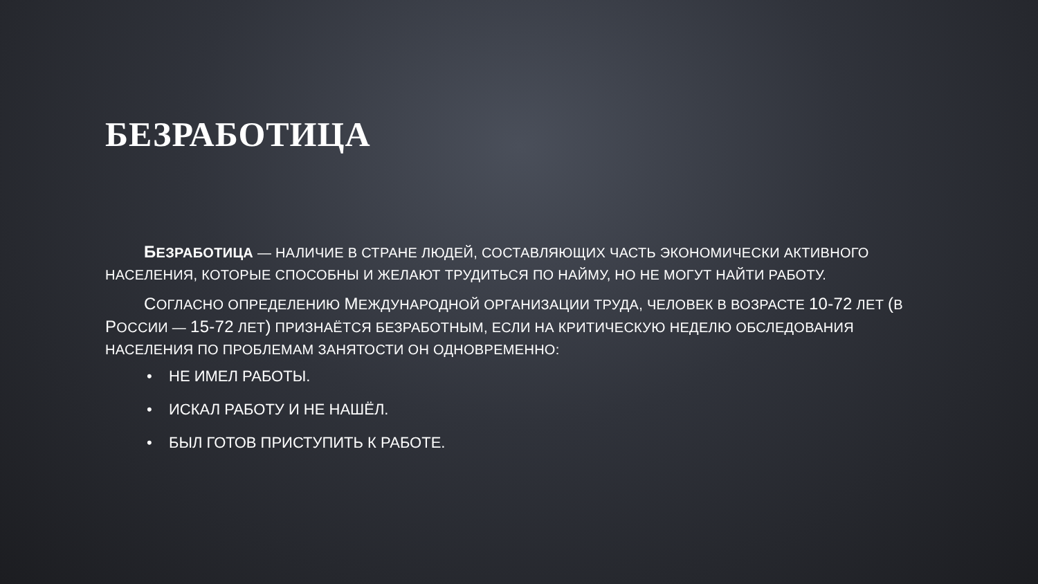БЕЗРАБОТИЦА
БЕЗРАБОТИЦА — НАЛИЧИЕ В СТРАНЕ ЛЮДЕЙ, СОСТАВЛЯЮЩИХ ЧАСТЬ ЭКОНОМИЧЕСКИ АКТИВНОГО НАСЕЛЕНИЯ, КОТОРЫЕ СПОСОБНЫ И ЖЕЛАЮТ ТРУДИТЬСЯ ПО НАЙМУ, НО НЕ МОГУТ НАЙТИ РАБОТУ.
СОГЛАСНО ОПРЕДЕЛЕНИЮ МЕЖДУНАРОДНОЙ ОРГАНИЗАЦИИ ТРУДА, ЧЕЛОВЕК В ВОЗРАСТЕ 10-72 ЛЕТ (В РОССИИ — 15-72 ЛЕТ) ПРИЗНАЁТСЯ БЕЗРАБОТНЫМ, ЕСЛИ НА КРИТИЧЕСКУЮ НЕДЕЛЮ ОБСЛЕДОВАНИЯ НАСЕЛЕНИЯ ПО ПРОБЛЕМАМ ЗАНЯТОСТИ ОН ОДНОВРЕМЕННО:
• НЕ ИМЕЛ РАБОТЫ.
• ИСКАЛ РАБОТУ И НЕ НАШЁЛ.
• БЫЛ ГОТОВ ПРИСТУПИТЬ К РАБОТЕ.